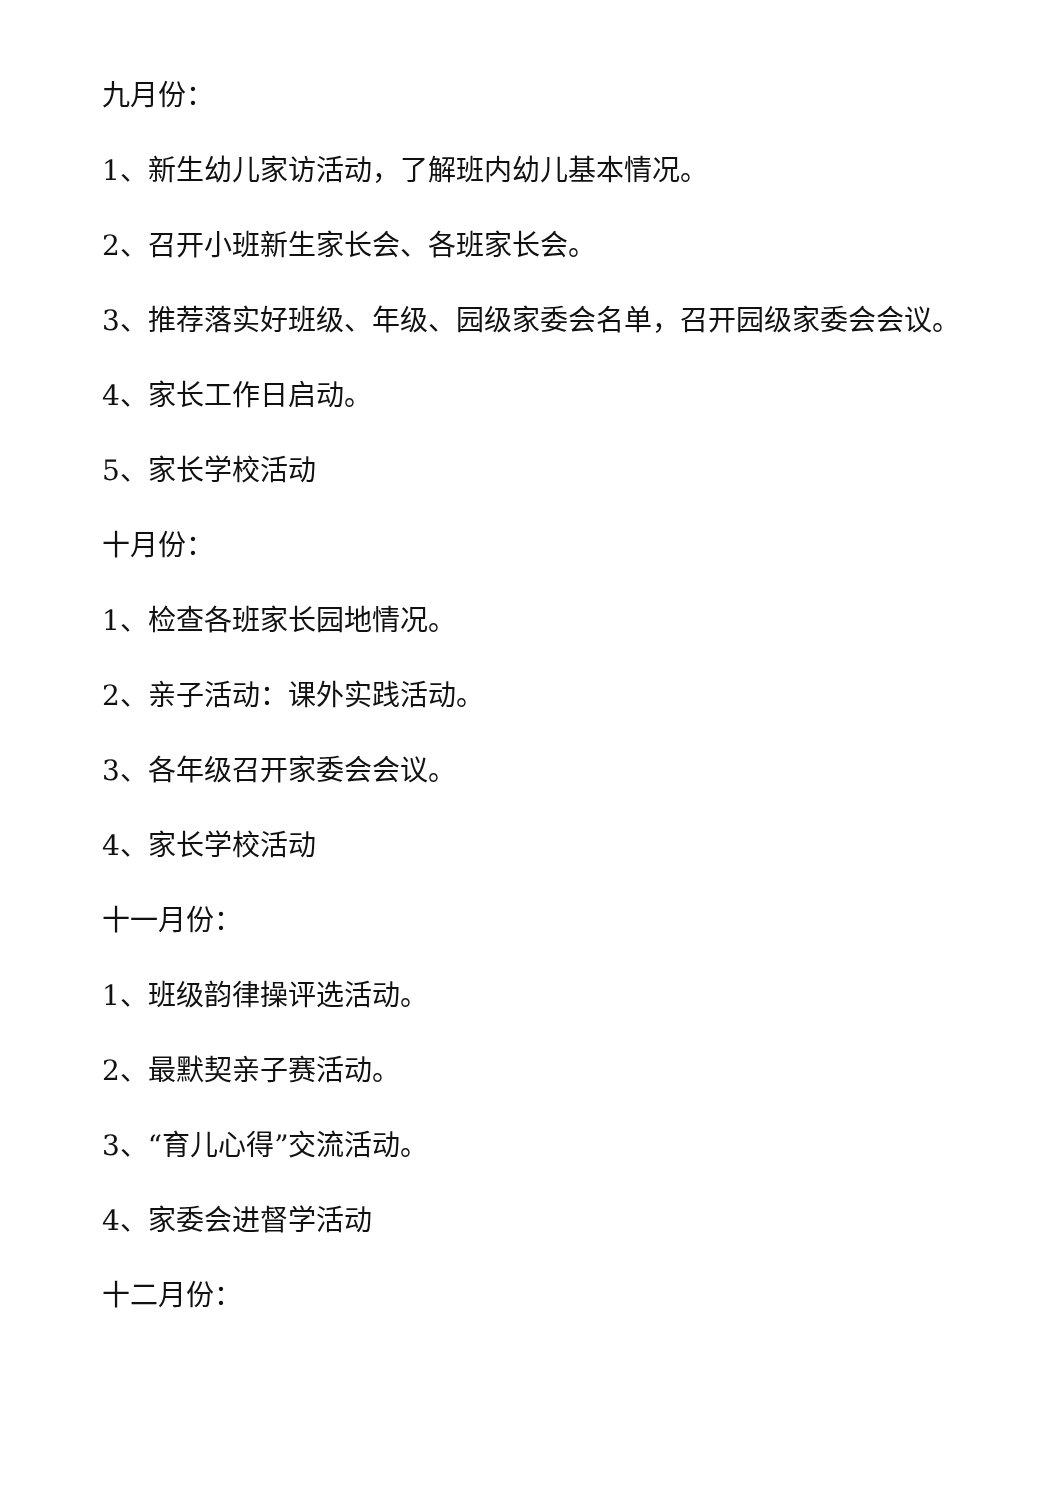九月份：
1、新生幼儿家访活动，了解班内幼儿基本情况。
2、召开小班新生家长会、各班家长会。
3、推荐落实好班级、年级、园级家委会名单，召开园级家委会会议。
4、家长工作日启动。
5、家长学校活动
十月份：
1、检查各班家长园地情况。
2、亲子活动：课外实践活动。
3、各年级召开家委会会议。
4、家长学校活动
十一月份：
1、班级韵律操评选活动。
2、最默契亲子赛活动。
3、“育儿心得”交流活动。
4、家委会进督学活动
十二月份：